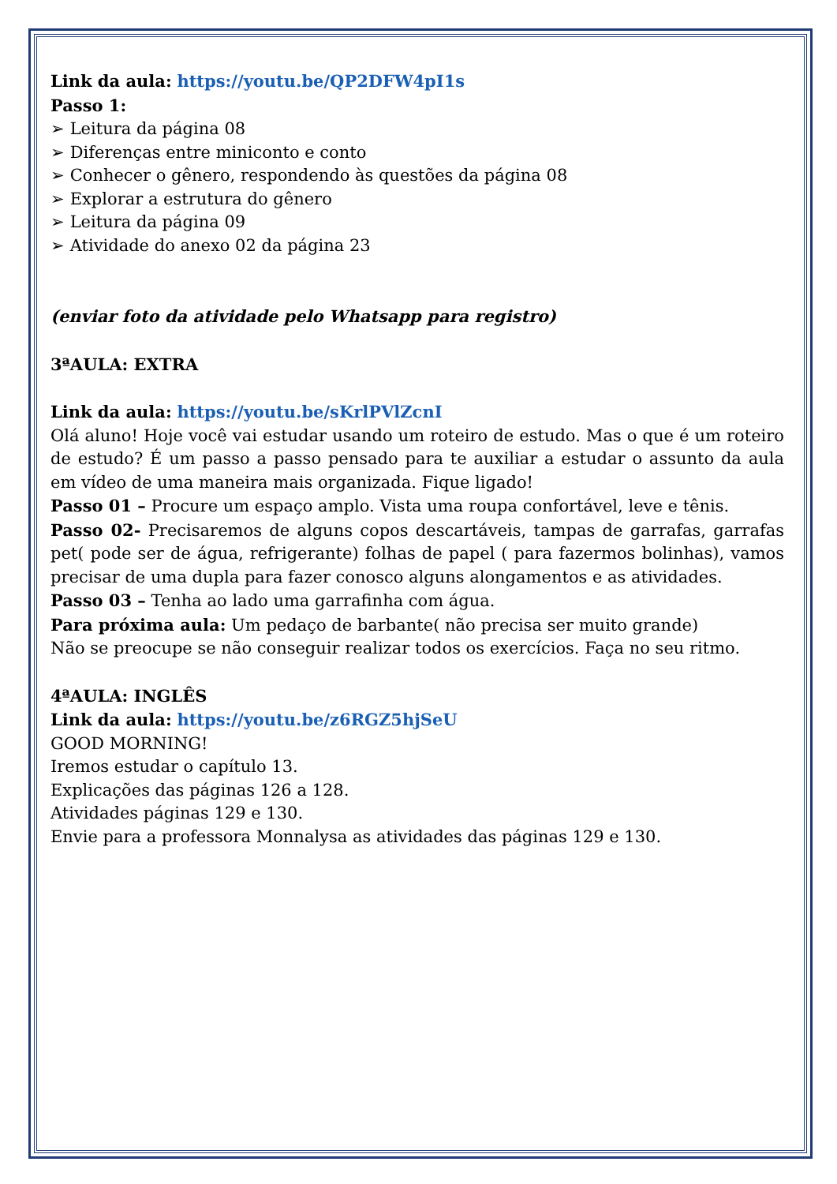Link da aula: https://youtu.be/QP2DFW4pI1s
Passo 1:
➢ Leitura da página 08
➢ Diferenças entre miniconto e conto
➢ Conhecer o gênero, respondendo às questões da página 08
➢ Explorar a estrutura do gênero
➢ Leitura da página 09
➢ Atividade do anexo 02 da página 23
(enviar foto da atividade pelo Whatsapp para registro)
3ªAULA: EXTRA
Link da aula: https://youtu.be/sKrlPVlZcnI
Olá aluno! Hoje você vai estudar usando um roteiro de estudo. Mas o que é um roteiro de estudo? É um passo a passo pensado para te auxiliar a estudar o assunto da aula em vídeo de uma maneira mais organizada. Fique ligado!
Passo 01 – Procure um espaço amplo. Vista uma roupa confortável, leve e tênis.
Passo 02- Precisaremos de alguns copos descartáveis, tampas de garrafas, garrafas pet( pode ser de água, refrigerante) folhas de papel ( para fazermos bolinhas), vamos precisar de uma dupla para fazer conosco alguns alongamentos e as atividades.
Passo 03 – Tenha ao lado uma garrafinha com água.
Para próxima aula: Um pedaço de barbante( não precisa ser muito grande)
Não se preocupe se não conseguir realizar todos os exercícios. Faça no seu ritmo.
4ªAULA: INGLÊS
Link da aula: https://youtu.be/z6RGZ5hjSeU
GOOD MORNING!
Iremos estudar o capítulo 13.
Explicações das páginas 126 a 128.
Atividades páginas 129 e 130.
Envie para a professora Monnalysa as atividades das páginas 129 e 130.